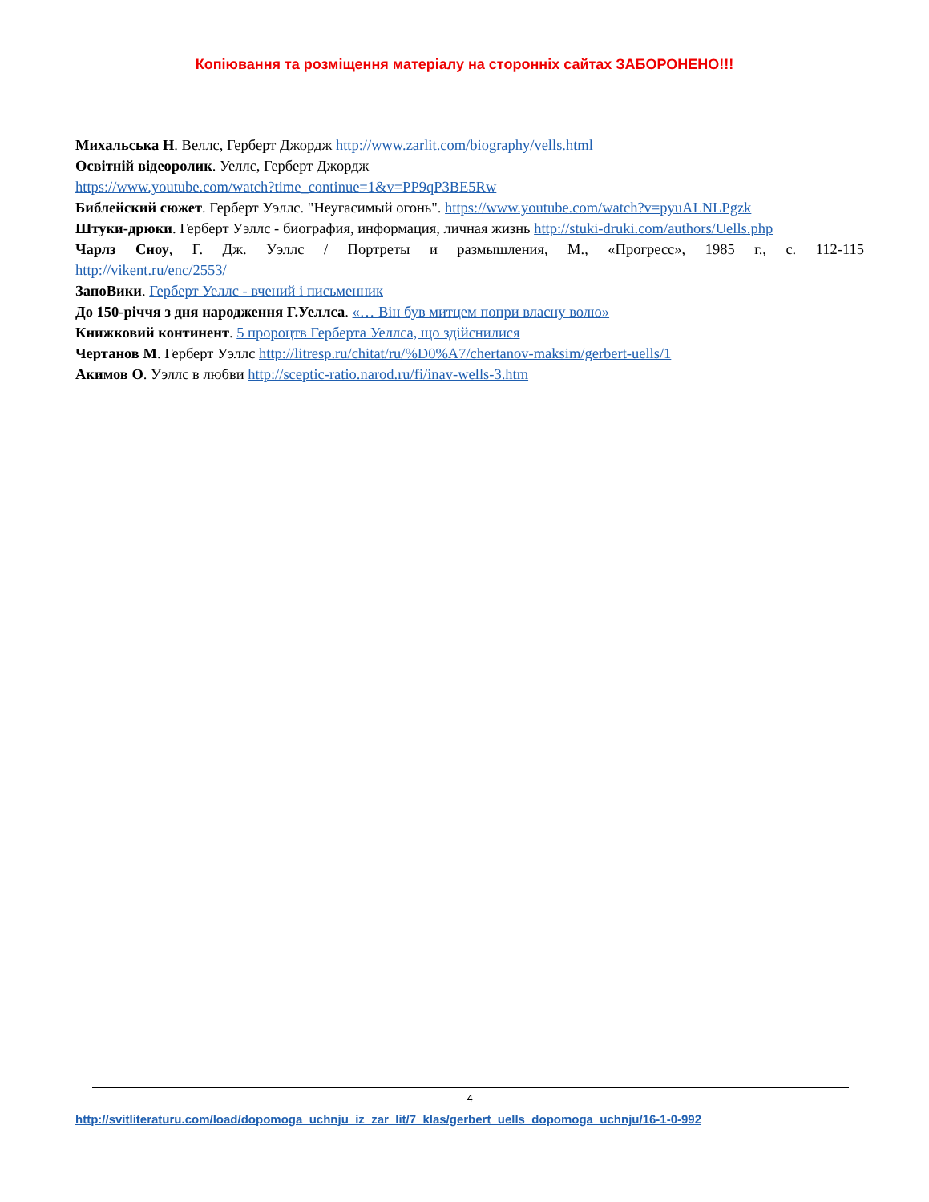Копіювання та розміщення матеріалу на сторонніх сайтах ЗАБОРОНЕНО!!!
Михальська Н. Веллс, Герберт Джордж http://www.zarlit.com/biography/vells.html
Освітній відеоролик. Уеллс, Герберт Джордж
https://www.youtube.com/watch?time_continue=1&v=PP9qP3BE5Rw
Библейский сюжет. Герберт Уэллс. "Неугасимый огонь". https://www.youtube.com/watch?v=pyuALNLPgzk
Штуки-дрюки. Герберт Уэллс - биография, информация, личная жизнь http://stuki-druki.com/authors/Uells.php
Чарлз Сноу, Г. Дж. Уэллс / Портреты и размышления, М., «Прогресс», 1985 г., с. 112-115
http://vikent.ru/enc/2553/
ЗапоВики. Герберт Уеллс - вчений і письменник
До 150-річчя з дня народження Г.Уеллса. «… Він був митцем попри власну волю»
Книжковий континент. 5 пророцтв Герберта Уеллса, що здійснилися
Чертанов М. Герберт Уэллс http://litresp.ru/chitat/ru/%D0%A7/chertanov-maksim/gerbert-uells/1
Акимов О. Уэллс в любви http://sceptic-ratio.narod.ru/fi/inav-wells-3.htm
4
http://svitliteraturu.com/load/dopomoga_uchnju_iz_zar_lit/7_klas/gerbert_uells_dopomoga_uchnju/16-1-0-992